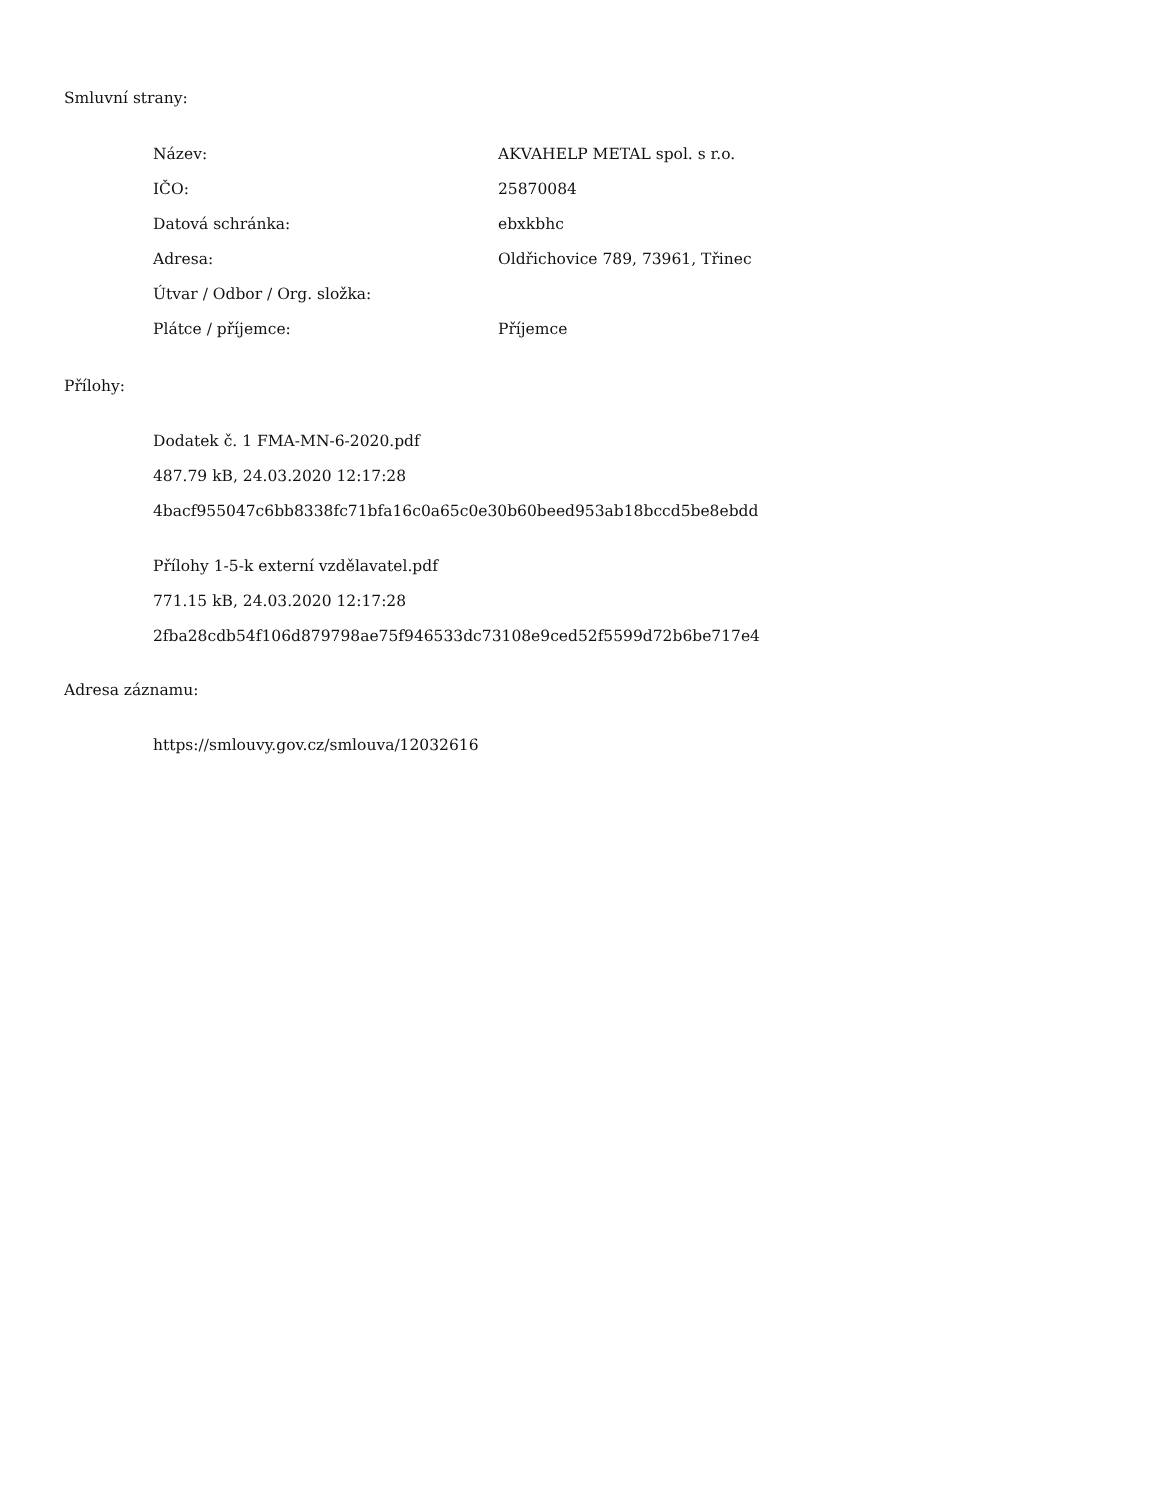Smluvní strany:
| Název: | AKVAHELP METAL spol. s r.o. |
| IČO: | 25870084 |
| Datová schránka: | ebxkbhc |
| Adresa: | Oldřichovice 789, 73961, Třinec |
| Útvar / Odbor / Org. složka: | |
| Plátce / příjemce: | Příjemce |
Přílohy:
Dodatek č. 1 FMA-MN-6-2020.pdf
487.79 kB, 24.03.2020 12:17:28
4bacf955047c6bb8338fc71bfa16c0a65c0e30b60beed953ab18bccd5be8ebdd
Přílohy 1-5-k externí vzdělavatel.pdf
771.15 kB, 24.03.2020 12:17:28
2fba28cdb54f106d879798ae75f946533dc73108e9ced52f5599d72b6be717e4
Adresa záznamu:
https://smlouvy.gov.cz/smlouva/12032616